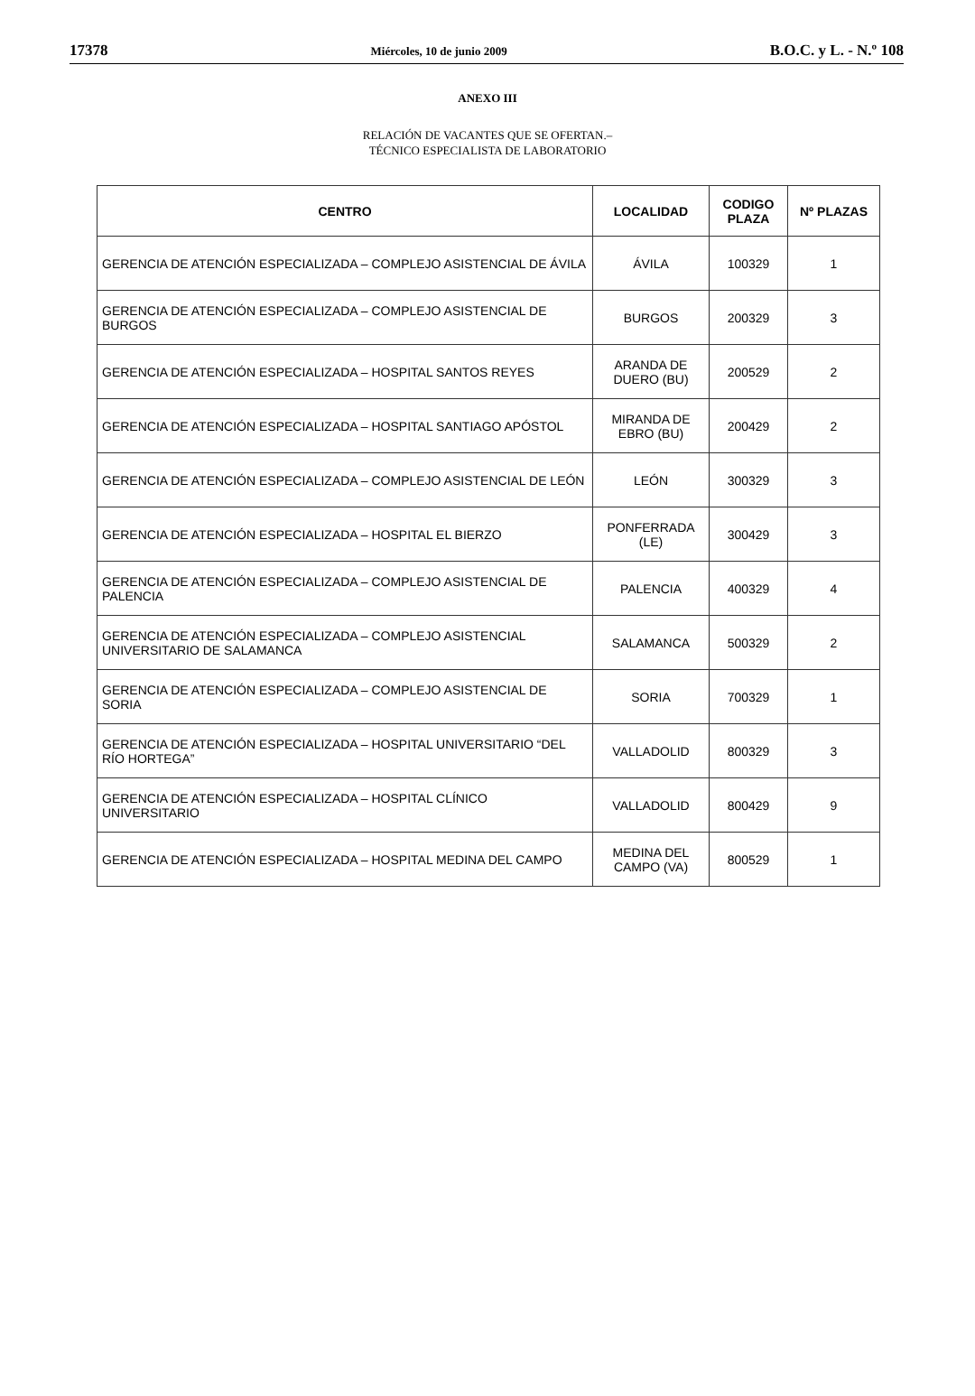17378 Miércoles, 10 de junio 2009 B.O.C. y L. - N.º 108
ANEXO III
RELACIÓN DE VACANTES QUE SE OFERTAN.–
TÉCNICO ESPECIALISTA DE LABORATORIO
| CENTRO | LOCALIDAD | CODIGO PLAZA | Nº PLAZAS |
| --- | --- | --- | --- |
| GERENCIA DE ATENCIÓN ESPECIALIZADA – COMPLEJO ASISTENCIAL DE ÁVILA | ÁVILA | 100329 | 1 |
| GERENCIA DE ATENCIÓN ESPECIALIZADA – COMPLEJO ASISTENCIAL DE BURGOS | BURGOS | 200329 | 3 |
| GERENCIA DE ATENCIÓN ESPECIALIZADA – HOSPITAL SANTOS REYES | ARANDA DE DUERO (BU) | 200529 | 2 |
| GERENCIA DE ATENCIÓN ESPECIALIZADA – HOSPITAL SANTIAGO APÓSTOL | MIRANDA DE EBRO (BU) | 200429 | 2 |
| GERENCIA DE ATENCIÓN ESPECIALIZADA – COMPLEJO ASISTENCIAL DE LEÓN | LEÓN | 300329 | 3 |
| GERENCIA DE ATENCIÓN ESPECIALIZADA – HOSPITAL EL BIERZO | PONFERRADA (LE) | 300429 | 3 |
| GERENCIA DE ATENCIÓN ESPECIALIZADA – COMPLEJO ASISTENCIAL DE PALENCIA | PALENCIA | 400329 | 4 |
| GERENCIA DE ATENCIÓN ESPECIALIZADA – COMPLEJO ASISTENCIAL UNIVERSITARIO DE SALAMANCA | SALAMANCA | 500329 | 2 |
| GERENCIA DE ATENCIÓN ESPECIALIZADA – COMPLEJO ASISTENCIAL DE SORIA | SORIA | 700329 | 1 |
| GERENCIA DE ATENCIÓN ESPECIALIZADA – HOSPITAL UNIVERSITARIO “DEL RÍO HORTEGA” | VALLADOLID | 800329 | 3 |
| GERENCIA DE ATENCIÓN ESPECIALIZADA – HOSPITAL CLÍNICO UNIVERSITARIO | VALLADOLID | 800429 | 9 |
| GERENCIA DE ATENCIÓN ESPECIALIZADA – HOSPITAL MEDINA DEL CAMPO | MEDINA DEL CAMPO (VA) | 800529 | 1 |